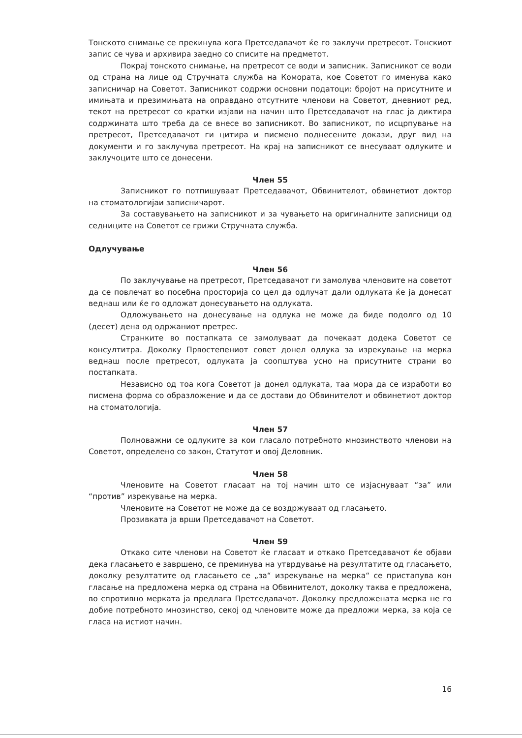Тонското снимање се прекинува кога Претседавачот ќе го заклучи претресот. Тонскиот запис се чува и архивира заедно со списите на предметот.
Покрај тонското снимање, на претресот се води и записник. Записникот се води од страна на лице од Стручната служба на Комората, кое Советот го именува како записничар на Советот. Записникот содржи основни податоци: бројот на присутните и имињата и презимињата на оправдано отсутните членови на Советот, дневниот ред, текот на претресот со кратки изјави на начин што Претседавачот на глас ја диктира содржината што треба да се внесе во записникот. Во записникот, по исцрпување на претресот, Претседавачот ги цитира и писмено поднесените докази, друг вид на документи и го заклучува претресот. На крај на записникот се внесуваат одлуките и заклучоците што се донесени.
Член 55
Записникот го потпишуваат Претседавачот, Обвинителот, обвинетиот доктор на стоматологијаи записничарот.
За составувањето на записникот и за чувањето на оригиналните записници од седниците на Советот се грижи Стручната служба.
Одлучување
Член 56
По заклучување на претресот, Претседавачот ги замолува членовите на советот да се повлечат во посебна просторија со цел да одлучат дали одлуката ќе ја донесат веднаш или ќе го одложат донесувањето на одлуката.
Одложувањето на донесување на одлука не може да биде подолго од 10 (десет) дена од одржаниот претрес.
Странките во постапката се замолуваат да почекаат додека Советот се консултитра. Доколку Првостепениот совет донел одлука за изрекување на мерка веднаш после претресот, одлуката ја соопштува усно на присутните страни во постапката.
Независно од тоа кога Советот ја донел одлуката, таа мора да се изработи во писмена форма со образложение и да се достави до Обвинителот и обвинетиот доктор на стоматологија.
Член 57
Полноважни се одлуките за кои гласало потребното мнозинството членови на Советот, определено со закон, Статутот и овој Деловник.
Член 58
Членовите на Советот гласаат на тој начин што се изјаснуваат “за” или “против” изрекување на мерка.
Членовите на Советот не може да се воздржуваат од гласањето.
Прозивката ја врши Претседавачот на Советот.
Член 59
Откако сите членови на Советот ќе гласаат и откако Претседавачот ќе објави дека гласањето е завршено, се преминува на утврдување на резултатите од гласањето, доколку резултатите од гласањето се „за“ изрекување на мерка“ се пристапува кон гласање на предложена мерка од страна на Обвинителот, доколку таква е предложена, во спротивно мерката ја предлага Претседавачот. Доколку предложената мерка не го добие потребното мнозинство, секој од членовите може да предложи мерка, за која се гласа на истиот начин.
16